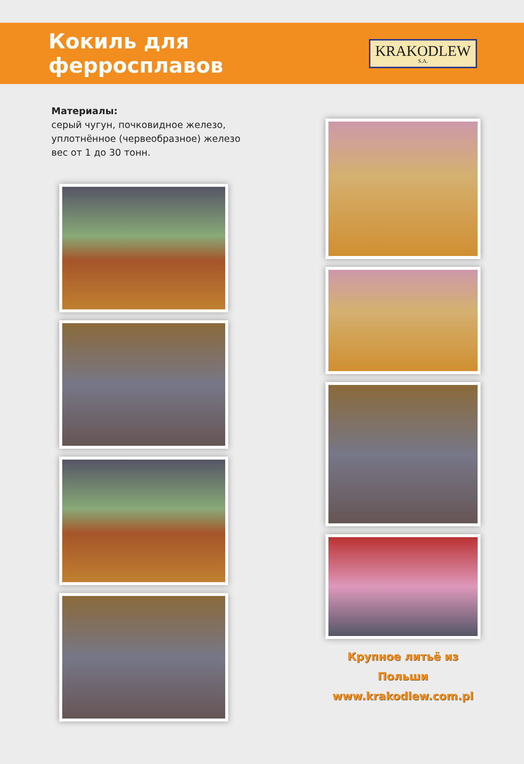Кокиль для ферросплавов
KRAKODLEW
S.A.
Материалы:
серый чугун, почковидное железо, уплотнённое (червеобразное) железо вес от 1 до 30 тонн.
Крупное литьё из Польши
www.krakodlew.com.pl